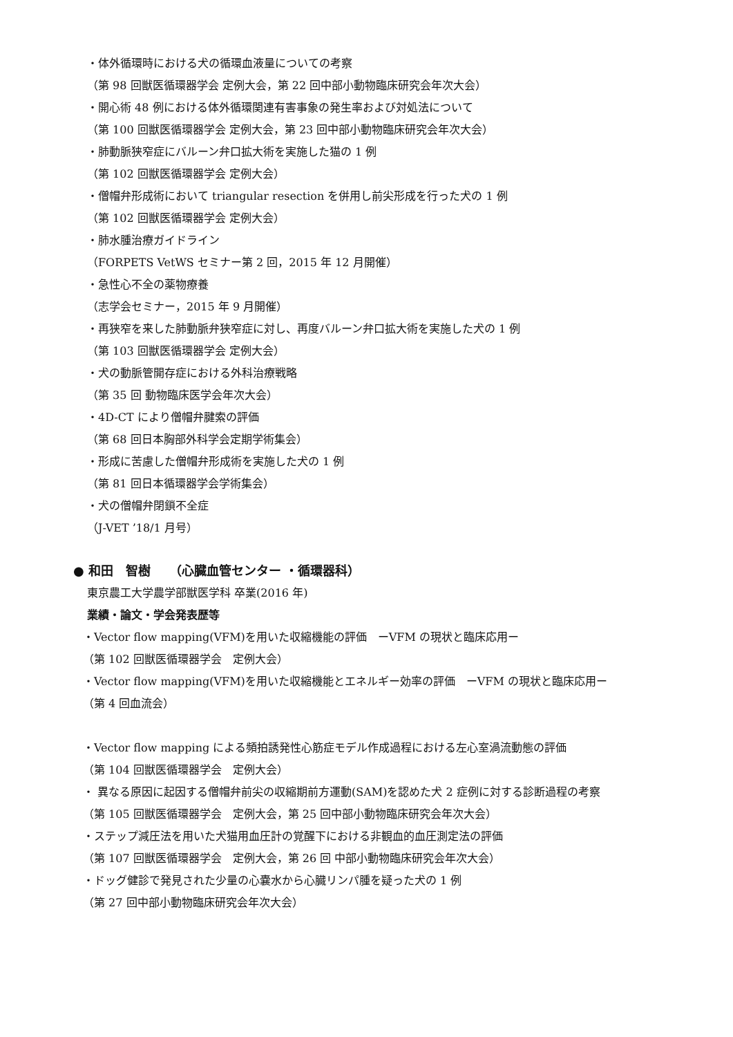・体外循環時における犬の循環血液量についての考察
（第 98 回獣医循環器学会 定例大会，第 22 回中部小動物臨床研究会年次大会）
・開心術 48 例における体外循環関連有害事象の発生率および対処法について
（第 100 回獣医循環器学会 定例大会，第 23 回中部小動物臨床研究会年次大会）
・肺動脈狭窄症にバルーン弁口拡大術を実施した猫の 1 例
（第 102 回獣医循環器学会 定例大会）
・僧帽弁形成術において triangular resection を併用し前尖形成を行った犬の 1 例
（第 102 回獣医循環器学会 定例大会）
・肺水腫治療ガイドライン
（FORPETS VetWS セミナー第 2 回，2015 年 12 月開催）
・急性心不全の薬物療養
（志学会セミナー，2015 年 9 月開催）
・再狭窄を来した肺動脈弁狭窄症に対し、再度バルーン弁口拡大術を実施した犬の 1 例
（第 103 回獣医循環器学会 定例大会）
・犬の動脈管開存症における外科治療戦略
（第 35 回 動物臨床医学会年次大会）
・4D-CT により僧帽弁腱索の評価
（第 68 回日本胸部外科学会定期学術集会）
・形成に苦慮した僧帽弁形成術を実施した犬の 1 例
（第 81 回日本循環器学会学術集会）
・犬の僧帽弁閉鎖不全症
（J-VET ’18/1 月号）
● 和田　智樹　　（心臓血管センター ・循環器科）
東京農工大学農学部獣医学科 卒業(2016 年)
業績・論文・学会発表歴等
・Vector flow mapping(VFM)を用いた収縮機能の評価　ーVFM の現状と臨床応用ー
（第 102 回獣医循環器学会　定例大会）
・Vector flow mapping(VFM)を用いた収縮機能とエネルギー効率の評価　ーVFM の現状と臨床応用ー
（第 4 回血流会）
・Vector flow mapping による頻拍誘発性心筋症モデル作成過程における左心室渦流動態の評価
（第 104 回獣医循環器学会　定例大会）
・ 異なる原因に起因する僧帽弁前尖の収縮期前方運動(SAM)を認めた犬 2 症例に対する診断過程の考察
（第 105 回獣医循環器学会　定例大会，第 25 回中部小動物臨床研究会年次大会）
・ステップ減圧法を用いた犬猫用血圧計の覚醒下における非観血的血圧測定法の評価
（第 107 回獣医循環器学会　定例大会，第 26 回 中部小動物臨床研究会年次大会）
・ドッグ健診で発見された少量の心嚢水から心臓リンパ腫を疑った犬の 1 例
（第 27 回中部小動物臨床研究会年次大会）